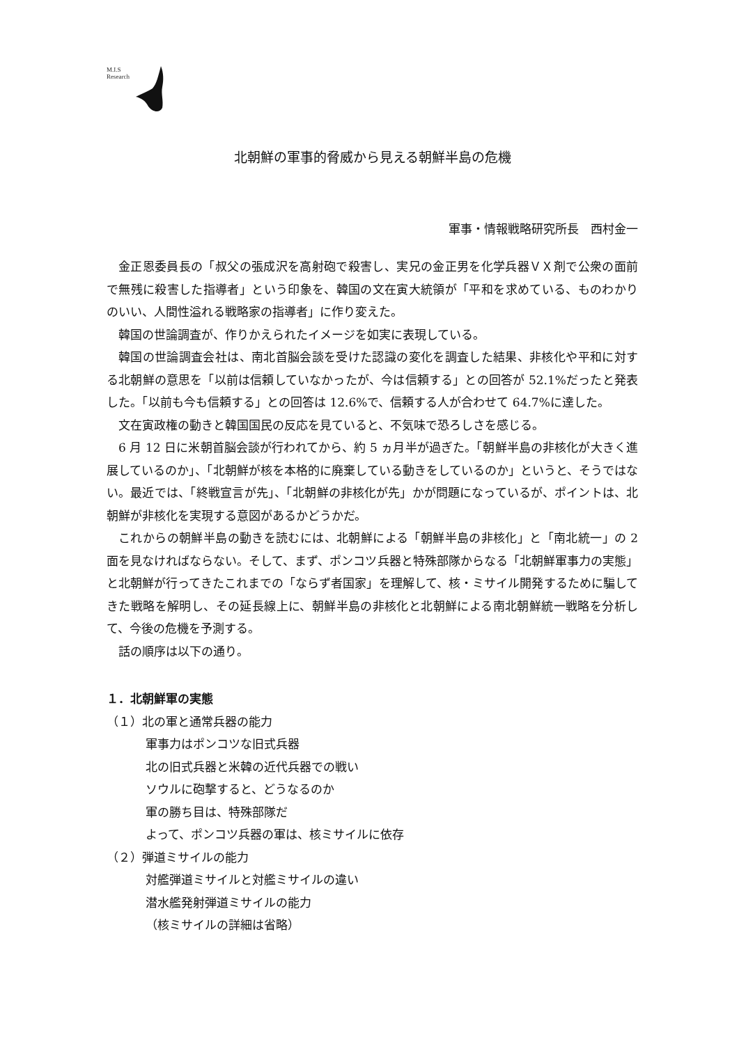M.I.S
Research
北朝鮮の軍事的脅威から見える朝鮮半島の危機
軍事・情報戦略研究所長　西村金一
金正恩委員長の「叔父の張成沢を高射砲で殺害し、実兄の金正男を化学兵器ＶＸ剤で公衆の面前で無残に殺害した指導者」という印象を、韓国の文在寅大統領が「平和を求めている、ものわかりのいい、人間性溢れる戦略家の指導者」に作り変えた。
韓国の世論調査が、作りかえられたイメージを如実に表現している。
韓国の世論調査会社は、南北首脳会談を受けた認識の変化を調査した結果、非核化や平和に対する北朝鮮の意思を「以前は信頼していなかったが、今は信頼する」との回答が 52.1%だったと発表した。「以前も今も信頼する」との回答は 12.6%で、信頼する人が合わせて 64.7%に達した。
文在寅政権の動きと韓国国民の反応を見ていると、不気味で恐ろしさを感じる。
6 月 12 日に米朝首脳会談が行われてから、約 5 ヵ月半が過ぎた。「朝鮮半島の非核化が大きく進展しているのか」、「北朝鮮が核を本格的に廃棄している動きをしているのか」というと、そうではない。最近では、「終戦宣言が先」、「北朝鮮の非核化が先」かが問題になっているが、ポイントは、北朝鮮が非核化を実現する意図があるかどうかだ。
これからの朝鮮半島の動きを読むには、北朝鮮による「朝鮮半島の非核化」と「南北統一」の 2 面を見なければならない。そして、まず、ポンコツ兵器と特殊部隊からなる「北朝鮮軍事力の実態」と北朝鮮が行ってきたこれまでの「ならず者国家」を理解して、核・ミサイル開発するために騙してきた戦略を解明し、その延長線上に、朝鮮半島の非核化と北朝鮮による南北朝鮮統一戦略を分析して、今後の危機を予測する。
話の順序は以下の通り。
１．北朝鮮軍の実態
（１）北の軍と通常兵器の能力
軍事力はポンコツな旧式兵器
北の旧式兵器と米韓の近代兵器での戦い
ソウルに砲撃すると、どうなるのか
軍の勝ち目は、特殊部隊だ
よって、ポンコツ兵器の軍は、核ミサイルに依存
（２）弾道ミサイルの能力
対艦弾道ミサイルと対艦ミサイルの違い
潜水艦発射弾道ミサイルの能力
（核ミサイルの詳細は省略）